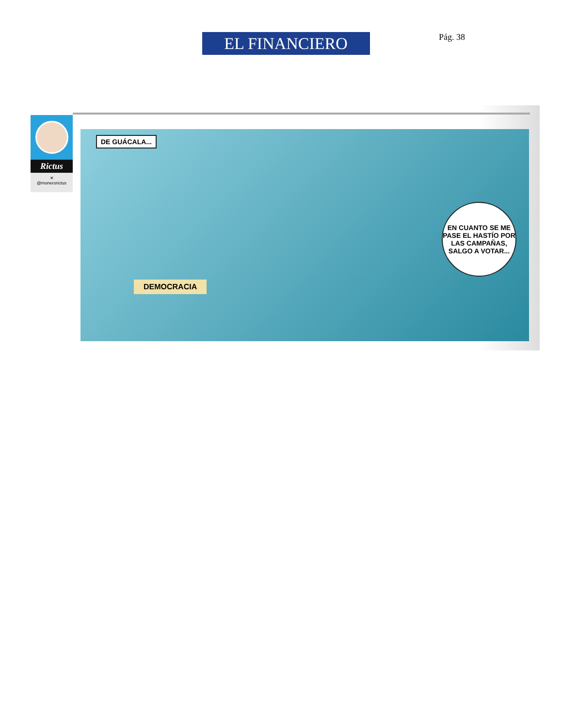EL FINANCIERO
Pág. 38
Rictus
✕
@monerorictus
DE GUÁCALA...
DEMOCRACIA
EN CUANTO SE ME PASE EL HASTÍO POR LAS CAMPAÑAS, SALGO A VOTAR...